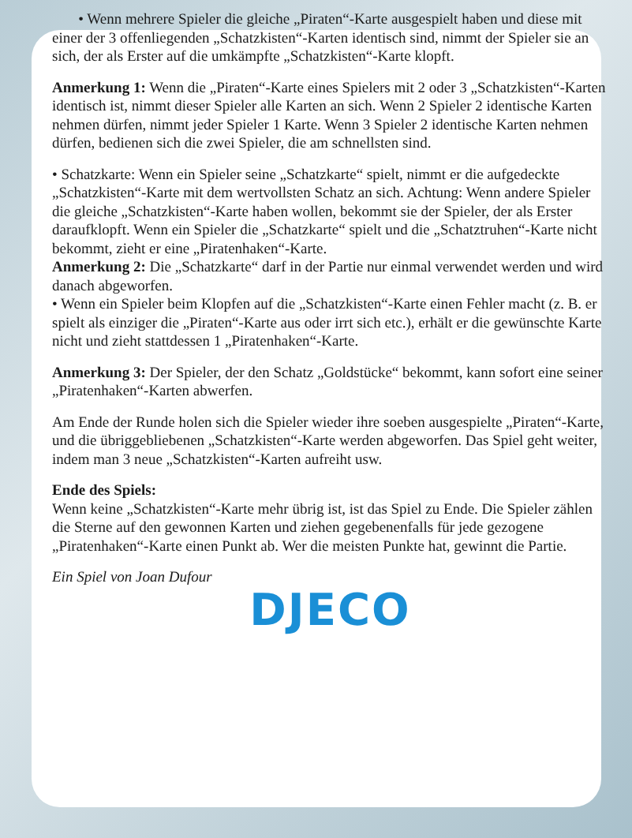• Wenn mehrere Spieler die gleiche „Piraten“-Karte ausgespielt haben und diese mit einer der 3 offenliegenden „Schatzkisten“-Karten identisch sind, nimmt der Spieler sie an sich, der als Erster auf die umkämpfte „Schatzkisten“-Karte klopft.
Anmerkung 1: Wenn die „Piraten“-Karte eines Spielers mit 2 oder 3 „Schatzkisten“-Karten identisch ist, nimmt dieser Spieler alle Karten an sich. Wenn 2 Spieler 2 identische Karten nehmen dürfen, nimmt jeder Spieler 1 Karte. Wenn 3 Spieler 2 identische Karten nehmen dürfen, bedienen sich die zwei Spieler, die am schnellsten sind.
• Schatzkarte: Wenn ein Spieler seine „Schatzkarte“ spielt, nimmt er die aufgedeckte „Schatzkisten“-Karte mit dem wertvollsten Schatz an sich. Achtung: Wenn andere Spieler die gleiche „Schatzkisten“-Karte haben wollen, bekommt sie der Spieler, der als Erster daraufklopft. Wenn ein Spieler die „Schatzkarte“ spielt und die „Schatztruhen“-Karte nicht bekommt, zieht er eine „Piratenhaken“-Karte.
Anmerkung 2: Die „Schatzkarte“ darf in der Partie nur einmal verwendet werden und wird danach abgeworfen.
• Wenn ein Spieler beim Klopfen auf die „Schatzkisten“-Karte einen Fehler macht (z. B. er spielt als einziger die „Piraten“-Karte aus oder irrt sich etc.), erhält er die gewünschte Karte nicht und zieht stattdessen 1 „Piratenhaken“-Karte.
Anmerkung 3: Der Spieler, der den Schatz „Goldstücke“ bekommt, kann sofort eine seiner „Piratenhaken“-Karten abwerfen.
Am Ende der Runde holen sich die Spieler wieder ihre soeben ausgespielte „Piraten“-Karte, und die übriggebliebenen „Schatzkisten“-Karte werden abgeworfen. Das Spiel geht weiter, indem man 3 neue „Schatzkisten“-Karten aufreiht usw.
Ende des Spiels:
Wenn keine „Schatzkisten“-Karte mehr übrig ist, ist das Spiel zu Ende. Die Spieler zählen die Sterne auf den gewonnen Karten und ziehen gegebenenfalls für jede gezogene „Piratenhaken“-Karte einen Punkt ab. Wer die meisten Punkte hat, gewinnt die Partie.
Ein Spiel von Joan Dufour
DJECO